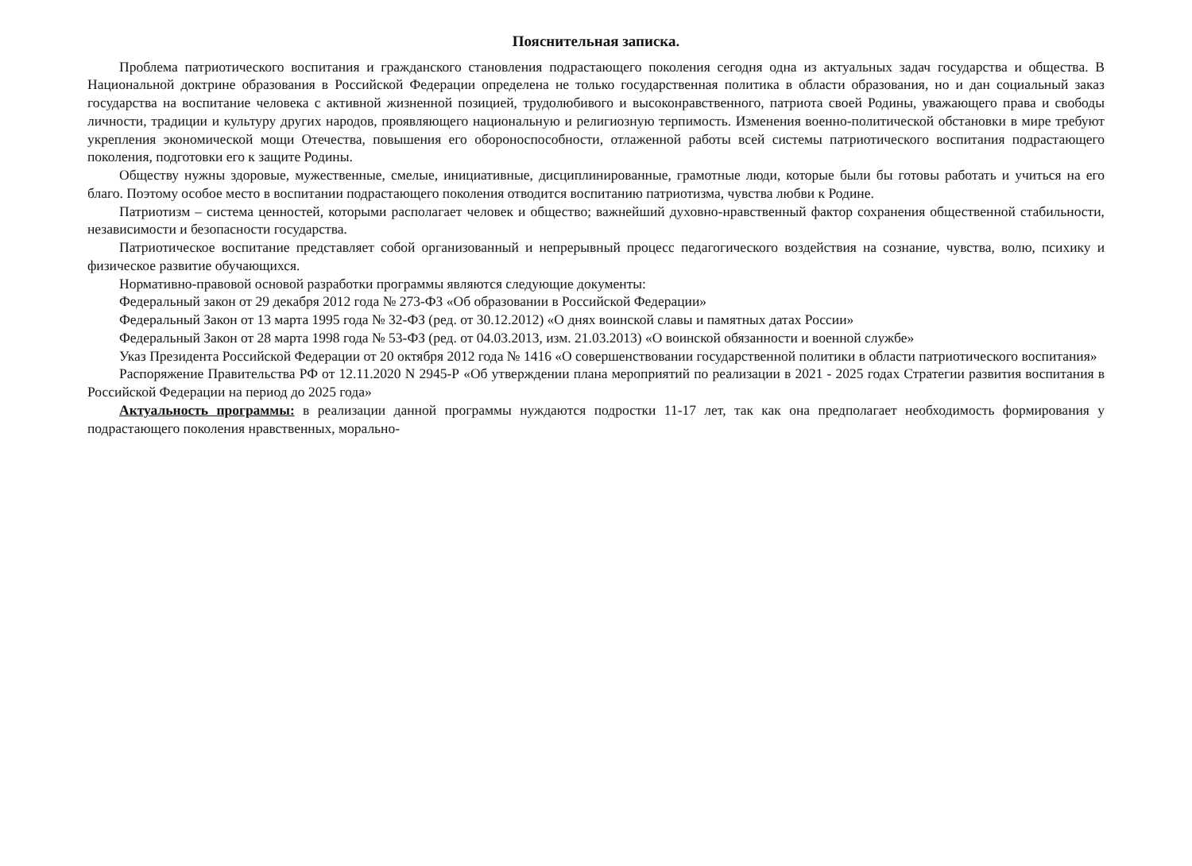Пояснительная записка.
Проблема патриотического воспитания и гражданского становления подрастающего поколения сегодня одна из актуальных задач государства и общества. В Национальной доктрине образования в Российской Федерации определена не только государственная политика в области образования, но и дан социальный заказ государства на воспитание человека с активной жизненной позицией, трудолюбивого и высоконравственного, патриота своей Родины, уважающего права и свободы личности, традиции и культуру других народов, проявляющего национальную и религиозную терпимость. Изменения военно-политической обстановки в мире требуют укрепления экономической мощи Отечества, повышения его обороноспособности, отлаженной работы всей системы патриотического воспитания подрастающего поколения, подготовки его к защите Родины.
Обществу нужны здоровые, мужественные, смелые, инициативные, дисциплинированные, грамотные люди, которые были бы готовы работать и учиться на его благо. Поэтому особое место в воспитании подрастающего поколения отводится воспитанию патриотизма, чувства любви к Родине.
Патриотизм – система ценностей, которыми располагает человек и общество; важнейший духовно-нравственный фактор сохранения общественной стабильности, независимости и безопасности государства.
Патриотическое воспитание представляет собой организованный и непрерывный процесс педагогического воздействия на сознание, чувства, волю, психику и физическое развитие обучающихся.
Нормативно-правовой основой разработки программы являются следующие документы:
Федеральный закон от 29 декабря 2012 года № 273-ФЗ «Об образовании в Российской Федерации»
Федеральный Закон от 13 марта 1995 года № 32-ФЗ (ред. от 30.12.2012) «О днях воинской славы и памятных датах России»
Федеральный Закон от 28 марта 1998 года № 53-ФЗ (ред. от 04.03.2013, изм. 21.03.2013) «О воинской обязанности и военной службе»
Указ Президента Российской Федерации от 20 октября 2012 года № 1416 «О совершенствовании государственной политики в области патриотического воспитания»
Распоряжение Правительства РФ от 12.11.2020 N 2945-Р «Об утверждении плана мероприятий по реализации в 2021 - 2025 годах Стратегии развития воспитания в Российской Федерации на период до 2025 года»
Актуальность программы: в реализации данной программы нуждаются подростки 11-17 лет, так как она предполагает необходимость формирования у подрастающего поколения нравственных, морально-